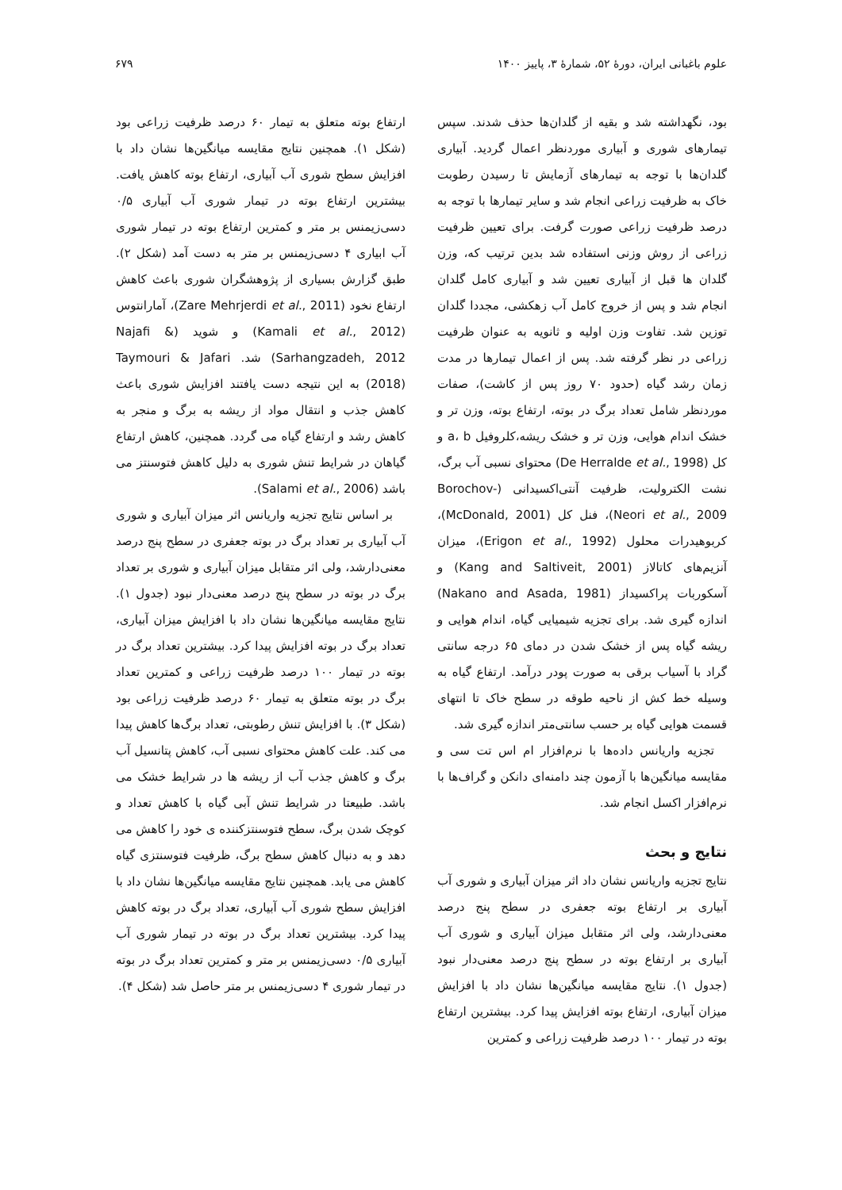علوم باغبانی ایران، دورهٔ ۵۲، شمارهٔ ۳، پاییز ۱۴۰۰ ۶۷۹
بود، نگهداشته شد و بقیه از گلدان‌ها حذف شدند. سپس تیمارهای شوری و آبیاری موردنظر اعمال گردید. آبیاری گلدان‌ها با توجه به تیمارهای آزمایش تا رسیدن رطوبت خاک به ظرفیت زراعی انجام شد و سایر تیمارها با توجه به درصد ظرفیت زراعی صورت گرفت. برای تعیین ظرفیت زراعی از روش وزنی استفاده شد بدین ترتیب که، وزن گلدان ها قبل از آبیاری تعیین شد و آبیاری کامل گلدان انجام شد و پس از خروج کامل آب زهکشی، مجددا گلدان توزین شد. تفاوت وزن اولیه و ثانویه به عنوان ظرفیت زراعی در نظر گرفته شد. پس از اعمال تیمارها در مدت زمان رشد گیاه (حدود ۷۰ روز پس از کاشت)، صفات موردنظر شامل تعداد برگ در بوته، ارتفاع بوته، وزن تر و خشک اندام هوایی، وزن تر و خشک ریشه،کلروفیل a، b و کل (De Herralde et al., 1998) محتوای نسبی آب برگ، نشت الکترولیت، ظرفیت آنتی‌اکسیدانی (Borochov-Neori et al., 2009)، فنل کل (McDonald, 2001)، کربوهیدرات محلول (Erigon et al., 1992)، میزان آنزیم‌های کاتالاز (Kang and Saltiveit, 2001) و آسکوربات پراکسیداز (Nakano and Asada, 1981) اندازه گیری شد. برای تجزیه شیمیایی گیاه، اندام هوایی و ریشه گیاه پس از خشک شدن در دمای ۶۵ درجه سانتی گراد با آسیاب برقی به صورت پودر درآمد. ارتفاع گیاه به وسیله خط کش از ناحیه طوقه در سطح خاک تا انتهای قسمت هوایی گیاه بر حسب سانتی‌متر اندازه گیری شد.
تجزیه واریانس داده‌ها با نرم‌افزار ام اس تت سی و مقایسه میانگین‌ها با آزمون چند دامنه‌ای دانکن و گراف‌ها با نرم‌افزار اکسل انجام شد.
نتایج و بحث
نتایج تجزیه واریانس نشان داد اثر میزان آبیاری و شوری آب آبیاری بر ارتفاع بوته جعفری در سطح پنج درصد معنی‌دارشد، ولی اثر متقابل میزان آبیاری و شوری آب آبیاری بر ارتفاع بوته در سطح پنج درصد معنی‌دار نبود (جدول ۱). نتایج مقایسه میانگین‌ها نشان داد با افزایش میزان آبیاری، ارتفاع بوته افزایش پیدا کرد. بیشترین ارتفاع بوته در تیمار ۱۰۰ درصد ظرفیت زراعی و کمترین
ارتفاع بوته متعلق به تیمار ۶۰ درصد ظرفیت زراعی بود (شکل ۱). همچنین نتایج مقایسه میانگین‌ها نشان داد با افزایش سطح شوری آب آبیاری، ارتفاع بوته کاهش یافت. بیشترین ارتفاع بوته در تیمار شوری آب آبیاری ۰/۵ دسی‌زیمنس بر متر و کمترین ارتفاع بوته در تیمار شوری آب ابیاری ۴ دسی‌زیمنس بر متر به دست آمد (شکل ۲). طبق گزارش بسیاری از پژوهشگران شوری باعث کاهش ارتفاع نخود (Zare Mehrjerdi et al., 2011)، آمارانتوس (Kamali et al., 2012) و شوید (Najafi & Sarhangzadeh, 2012) شد. Taymouri & Jafari (2018) به این نتیجه دست یافتند افزایش شوری باعث کاهش جذب و انتقال مواد از ریشه به برگ و منجر به کاهش رشد و ارتفاع گیاه می گردد. همچنین، کاهش ارتفاع گیاهان در شرایط تنش شوری به دلیل کاهش فتوسنتز می باشد (Salami et al., 2006).
بر اساس نتایج تجزیه واریانس اثر میزان آبیاری و شوری آب آبیاری بر تعداد برگ در بوته جعفری در سطح پنج درصد معنی‌دارشد، ولی اثر متقابل میزان آبیاری و شوری بر تعداد برگ در بوته در سطح پنج درصد معنی‌دار نبود (جدول ۱). نتایج مقایسه میانگین‌ها نشان داد با افزایش میزان آبیاری، تعداد برگ در بوته افزایش پیدا کرد. بیشترین تعداد برگ در بوته در تیمار ۱۰۰ درصد ظرفیت زراعی و کمترین تعداد برگ در بوته متعلق به تیمار ۶۰ درصد ظرفیت زراعی بود (شکل ۳). با افزایش تنش رطوبتی، تعداد برگ‌ها کاهش پیدا می کند. علت کاهش محتوای نسبی آب، کاهش پتانسیل آب برگ و کاهش جذب آب از ریشه ها در شرایط خشک می باشد. طبیعتا در شرایط تنش آبی گیاه با کاهش تعداد و کوچک شدن برگ، سطح فتوسنتزکننده ی خود را کاهش می دهد و به دنبال کاهش سطح برگ، ظرفیت فتوسنتزی گیاه کاهش می یابد. همچنین نتایج مقایسه میانگین‌ها نشان داد با افزایش سطح شوری آب آبیاری، تعداد برگ در بوته کاهش پیدا کرد. بیشترین تعداد برگ در بوته در تیمار شوری آب آبیاری ۰/۵ دسی‌زیمنس بر متر و کمترین تعداد برگ در بوته در تیمار شوری ۴ دسی‌زیمنس بر متر حاصل شد (شکل ۴).